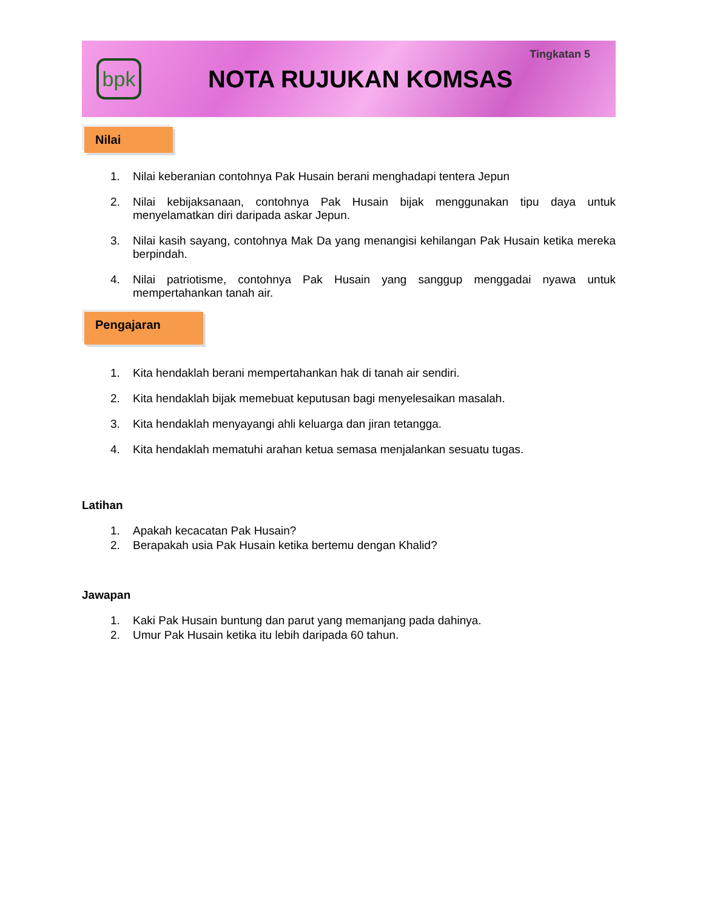bpk
NOTA RUJUKAN KOMSAS
Tingkatan 5
Nilai
1. Nilai keberanian contohnya Pak Husain berani menghadapi tentera Jepun
2. Nilai kebijaksanaan, contohnya Pak Husain bijak menggunakan tipu daya untuk menyelamatkan diri daripada askar Jepun.
3. Nilai kasih sayang, contohnya Mak Da yang menangisi kehilangan Pak Husain ketika mereka berpindah.
4. Nilai patriotisme, contohnya Pak Husain yang sanggup menggadai nyawa untuk mempertahankan tanah air.
Pengajaran
1. Kita hendaklah berani mempertahankan hak di tanah air sendiri.
2. Kita hendaklah bijak memebuat keputusan bagi menyelesaikan masalah.
3. Kita hendaklah menyayangi ahli keluarga dan jiran tetangga.
4. Kita hendaklah mematuhi arahan ketua semasa menjalankan sesuatu tugas.
Latihan
1. Apakah kecacatan Pak Husain?
2. Berapakah usia Pak Husain ketika bertemu dengan Khalid?
Jawapan
1. Kaki Pak Husain buntung dan parut yang memanjang pada dahinya.
2. Umur Pak Husain ketika itu lebih daripada 60 tahun.